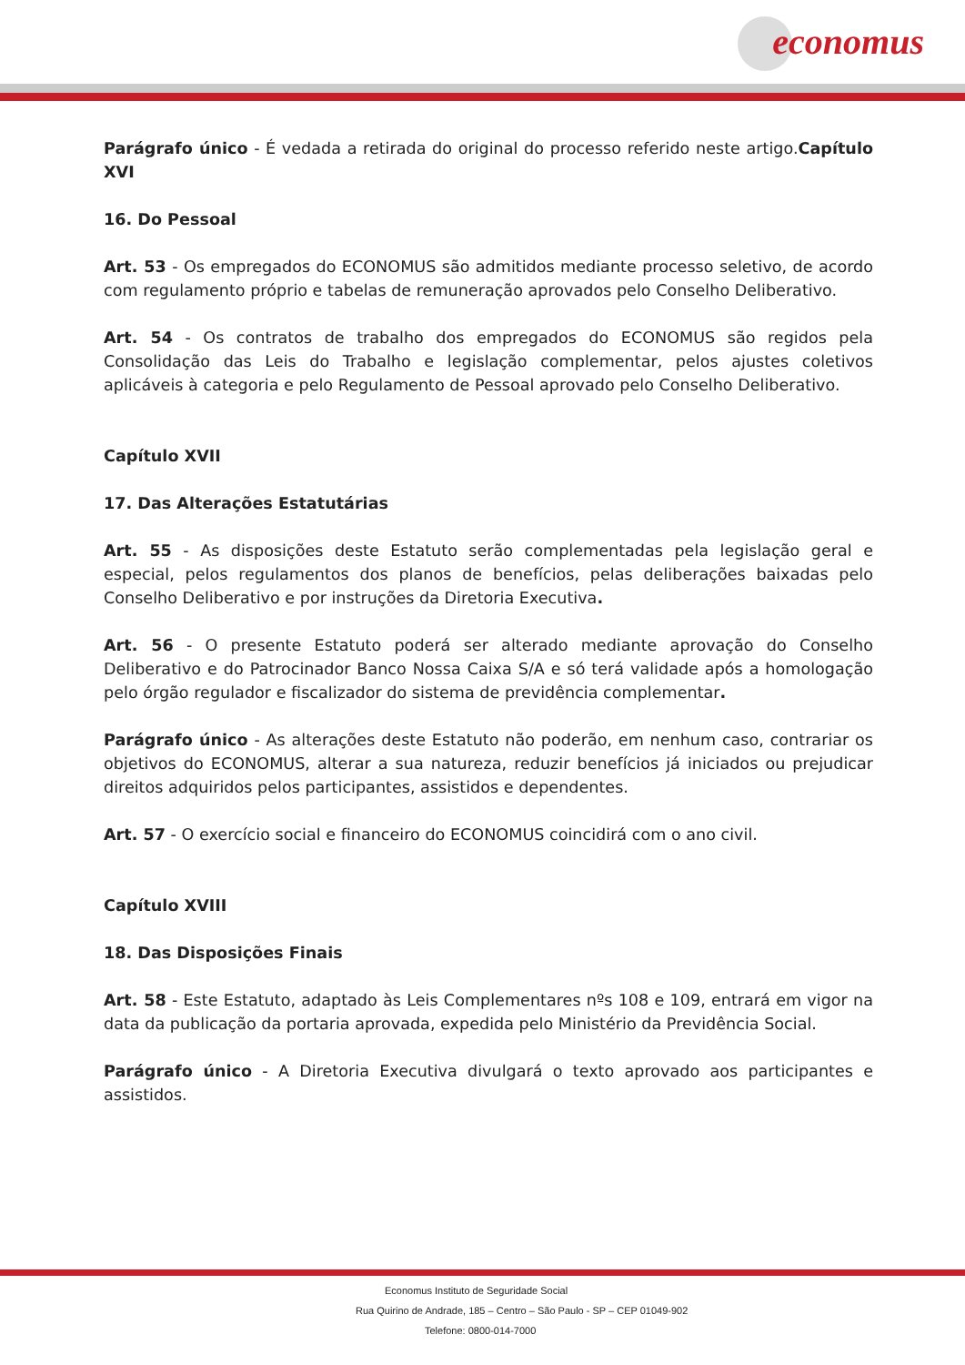economus
Parágrafo único - É vedada a retirada do original do processo referido neste artigo.Capítulo XVI
16. Do Pessoal
Art. 53 - Os empregados do ECONOMUS são admitidos mediante processo seletivo, de acordo com regulamento próprio e tabelas de remuneração aprovados pelo Conselho Deliberativo.
Art. 54 - Os contratos de trabalho dos empregados do ECONOMUS são regidos pela Consolidação das Leis do Trabalho e legislação complementar, pelos ajustes coletivos aplicáveis à categoria e pelo Regulamento de Pessoal aprovado pelo Conselho Deliberativo.
Capítulo XVII
17. Das Alterações Estatutárias
Art. 55 - As disposições deste Estatuto serão complementadas pela legislação geral e especial, pelos regulamentos dos planos de benefícios, pelas deliberações baixadas pelo Conselho Deliberativo e por instruções da Diretoria Executiva.
Art. 56 - O presente Estatuto poderá ser alterado mediante aprovação do Conselho Deliberativo e do Patrocinador Banco Nossa Caixa S/A e só terá validade após a homologação pelo órgão regulador e fiscalizador do sistema de previdência complementar.
Parágrafo único - As alterações deste Estatuto não poderão, em nenhum caso, contrariar os objetivos do ECONOMUS, alterar a sua natureza, reduzir benefícios já iniciados ou prejudicar direitos adquiridos pelos participantes, assistidos e dependentes.
Art. 57 - O exercício social e financeiro do ECONOMUS coincidirá com o ano civil.
Capítulo XVIII
18. Das Disposições Finais
Art. 58 - Este Estatuto, adaptado às Leis Complementares nºs 108 e 109, entrará em vigor na data da publicação da portaria aprovada, expedida pelo Ministério da Previdência Social.
Parágrafo único - A Diretoria Executiva divulgará o texto aprovado aos participantes e assistidos.
Economus Instituto de Seguridade Social
Rua Quirino de Andrade, 185 – Centro – São Paulo - SP – CEP 01049-902
Telefone: 0800-014-7000